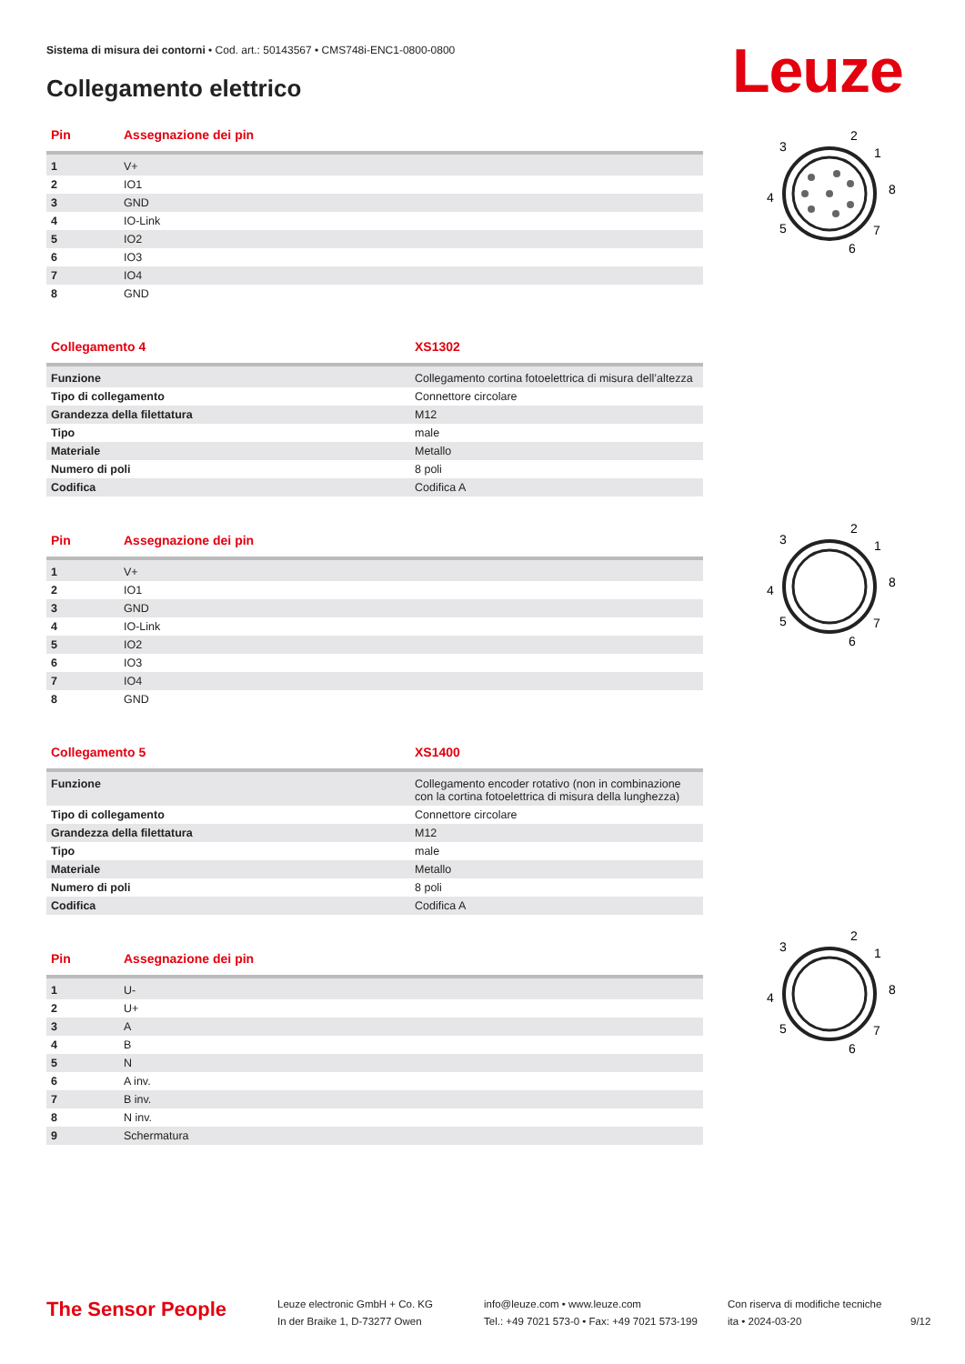Sistema di misura dei contorni • Cod. art.: 50143567 • CMS748i-ENC1-0800-0800
Collegamento elettrico Leuze
| Pin | Assegnazione dei pin |
| --- | --- |
| 1 | V+ |
| 2 | IO1 |
| 3 | GND |
| 4 | IO-Link |
| 5 | IO2 |
| 6 | IO3 |
| 7 | IO4 |
| 8 | GND |
| Collegamento 4 | XS1302 |
| --- | --- |
| Funzione | Collegamento cortina fotoelettrica di misura dell’altezza |
| Tipo di collegamento | Connettore circolare |
| Grandezza della filettatura | M12 |
| Tipo | male |
| Materiale | Metallo |
| Numero di poli | 8 poli |
| Codifica | Codifica A |
| Pin | Assegnazione dei pin |
| --- | --- |
| 1 | V+ |
| 2 | IO1 |
| 3 | GND |
| 4 | IO-Link |
| 5 | IO2 |
| 6 | IO3 |
| 7 | IO4 |
| 8 | GND |
| Collegamento 5 | XS1400 |
| --- | --- |
| Funzione | Collegamento encoder rotativo (non in combinazione con la cortina fotoelettrica di misura della lunghezza) |
| Tipo di collegamento | Connettore circolare |
| Grandezza della filettatura | M12 |
| Tipo | male |
| Materiale | Metallo |
| Numero di poli | 8 poli |
| Codifica | Codifica A |
| Pin | Assegnazione dei pin |
| --- | --- |
| 1 | U- |
| 2 | U+ |
| 3 | A |
| 4 | B |
| 5 | N |
| 6 | A inv. |
| 7 | B inv. |
| 8 | N inv. |
| 9 | Schermatura |
2
3
1
4
8
5
7
6
2
3
1
4
8
5
7
6
2
3
1
4
8
5
7
6
The Sensor People
Leuze electronic GmbH + Co. KG
In der Braike 1, D-73277 Owen
info@leuze.com • www.leuze.com
Tel.: +49 7021 573-0 • Fax: +49 7021 573-199
Con riserva di modifiche tecniche
ita • 2024-03-20
9/12